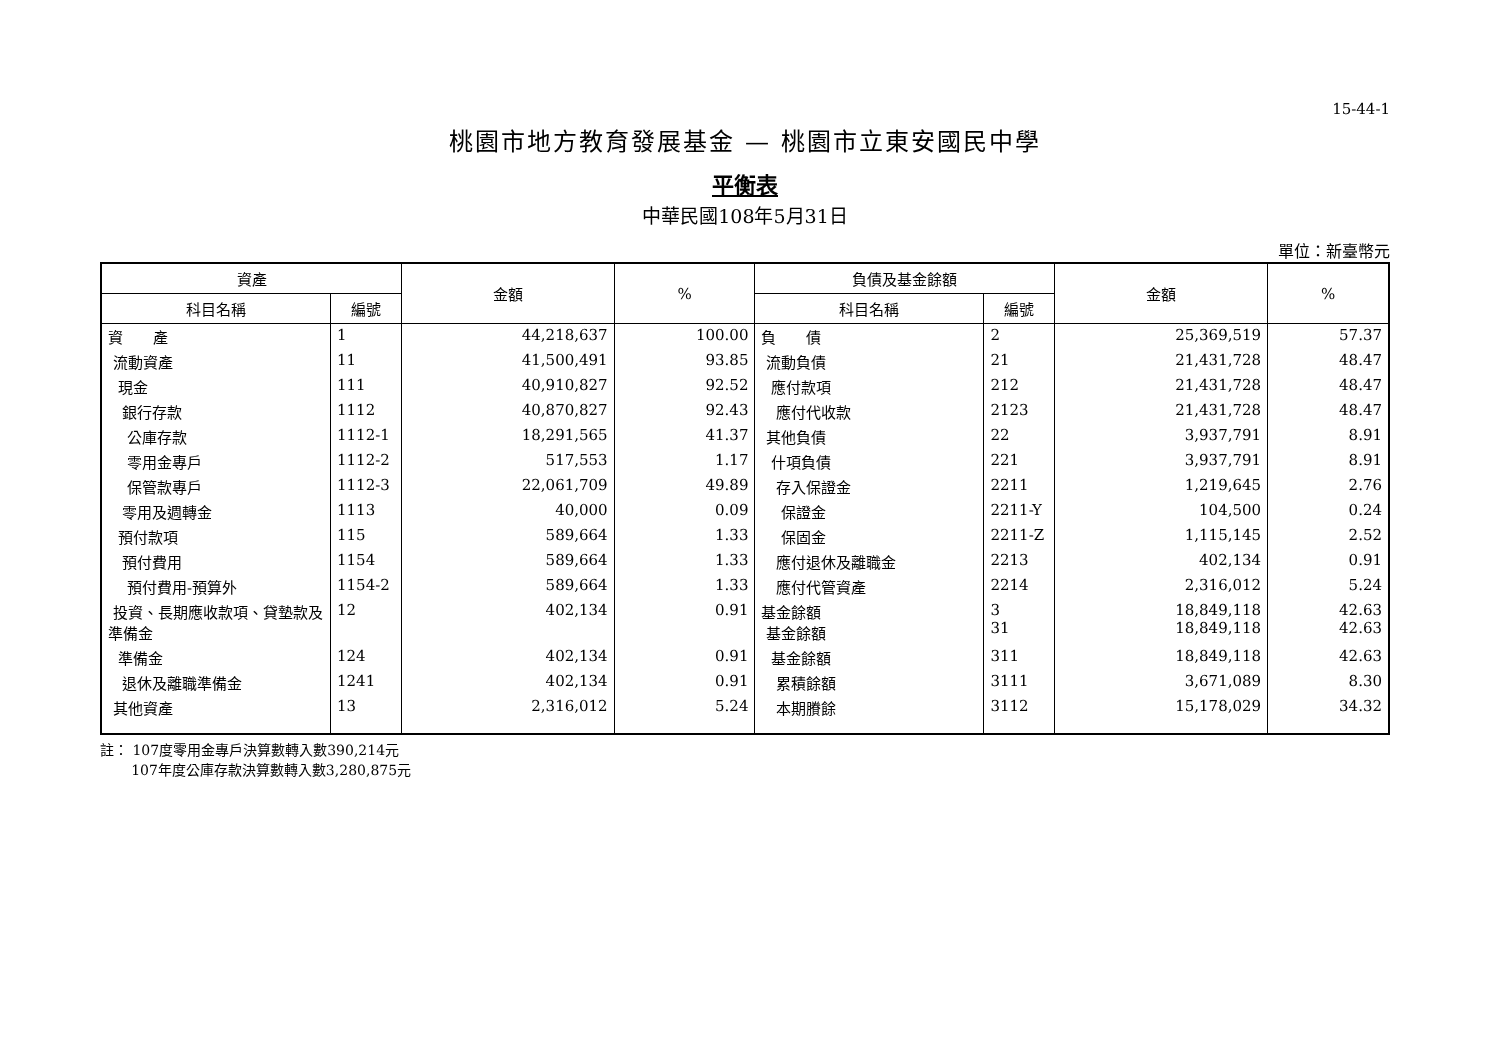15-44-1
桃園市地方教育發展基金 — 桃園市立東安國民中學
平衡表
中華民國108年5月31日
單位：新臺幣元
| 資產 | | 金額 | % | 負債及基金餘額 | | 金額 | % |
| --- | --- | --- | --- | --- | --- | --- | --- |
| 科目名稱 | 編號 | | | 科目名稱 | 編號 | | |
| 資 產 | 1 | 44,218,637 | 100.00 | 負 債 | 2 | 25,369,519 | 57.37 |
| 流動資產 | 11 | 41,500,491 | 93.85 | 流動負債 | 21 | 21,431,728 | 48.47 |
| 現金 | 111 | 40,910,827 | 92.52 | 應付款項 | 212 | 21,431,728 | 48.47 |
| 銀行存款 | 1112 | 40,870,827 | 92.43 | 應付代收款 | 2123 | 21,431,728 | 48.47 |
| 公庫存款 | 1112-1 | 18,291,565 | 41.37 | 其他負債 | 22 | 3,937,791 | 8.91 |
| 零用金專戶 | 1112-2 | 517,553 | 1.17 | 什項負債 | 221 | 3,937,791 | 8.91 |
| 保管款專戶 | 1112-3 | 22,061,709 | 49.89 | 存入保證金 | 2211 | 1,219,645 | 2.76 |
| 零用及週轉金 | 1113 | 40,000 | 0.09 | 保證金 | 2211-Y | 104,500 | 0.24 |
| 預付款項 | 115 | 589,664 | 1.33 | 保固金 | 2211-Z | 1,115,145 | 2.52 |
| 預付費用 | 1154 | 589,664 | 1.33 | 應付退休及離職金 | 2213 | 402,134 | 0.91 |
| 預付費用-預算外 | 1154-2 | 589,664 | 1.33 | 應付代管資產 | 2214 | 2,316,012 | 5.24 |
| 投資、長期應收款項、貸墊款及準備金 | 12 | 402,134 | 0.91 | 基金餘額 基金餘額 | 3 31 | 18,849,118 18,849,118 | 42.63 42.63 |
| 準備金 | 124 | 402,134 | 0.91 | 基金餘額 | 311 | 18,849,118 | 42.63 |
| 退休及離職準備金 | 1241 | 402,134 | 0.91 | 累積餘額 | 3111 | 3,671,089 | 8.30 |
| 其他資產 | 13 | 2,316,012 | 5.24 | 本期賸餘 | 3112 | 15,178,029 | 34.32 |
註： 107度零用金專戶決算數轉入數390,214元
107年度公庫存款決算數轉入數3,280,875元